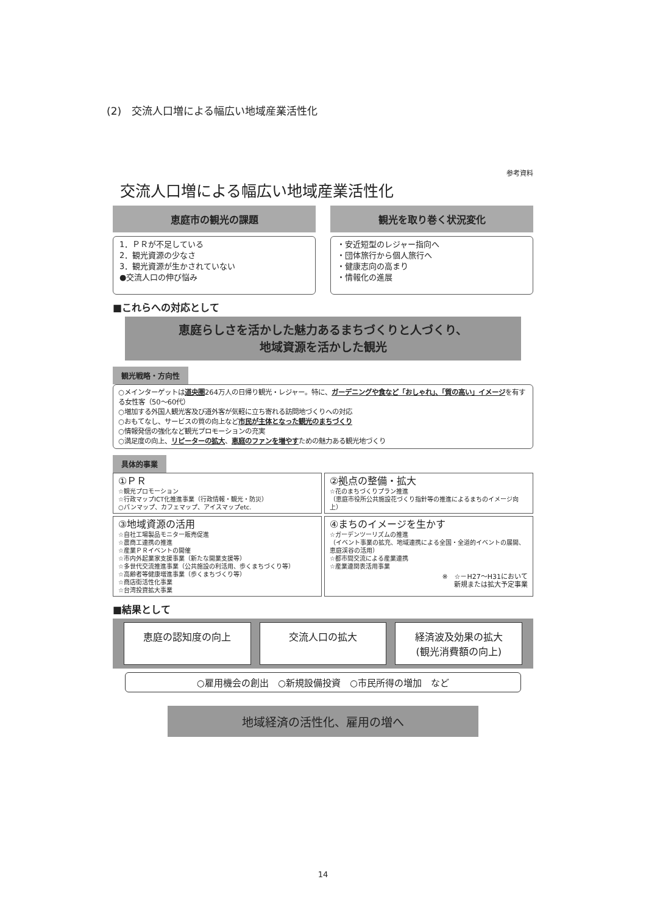(2)　交流人口増による幅広い地域産業活性化
参考資料
交流人口増による幅広い地域産業活性化
恵庭市の観光の課題
1．ＰＲが不足している
2．観光資源の少なさ
3．観光資源が生かされていない
●交流人口の伸び悩み
観光を取り巻く状況変化
・安近短型のレジャー指向へ
・団体旅行から個人旅行へ
・健康志向の高まり
・情報化の進展
■これらへの対応として
恵庭らしさを活かした魅力あるまちづくりと人づくり、
地域資源を活かした観光
観光戦略・方向性
○メインターゲットは道央圏264万人の日帰り観光・レジャー。特に、ガーデニングや食など「おしゃれ」、「質の高い」イメージを有する女性客（50～60代）
○増加する外国人観光客及び道外客が気軽に立ち寄れる訪問地づくりへの対応
○おもてなし、サービスの質の向上など市民が主体となった観光のまちづくり
○情報発信の強化など観光プロモーションの充実
○満足度の向上、リピーターの拡大、恵庭のファンを増やすための魅力ある観光地づくり
具体的事業
①ＰＲ
☆観光プロモーション
☆行政マップICT化推進事業（行政情報・観光・防災）
○パンマップ、カフェマップ、アイスマップetc.
②拠点の整備・拡大
☆花のまちづくりプラン推進
（恵庭市役所公共施設花づくり指針等の推進によるまちのイメージ向上）
③地域資源の活用
☆自社工場製品モニター販売促進
☆農商工連携の推進
☆産業ＰＲイベントの開催
☆市内外起業家支援事業（新たな開業支援等）
☆多世代交流推進事業（公共施設の利活用、歩くまちづくり等）
☆高齢者等健康増進事業（歩くまちづくり等）
☆商店街活性化事業
☆台湾投資拡大事業
④まちのイメージを生かす
☆ガーデンツーリズムの推進
（イベント事業の拡充、地域連携による全国・全道的イベントの展開、恵庭渓谷の活用）
☆都市間交流による産業連携
☆産業連関表活用事業
※　☆－H27～H31において
新規または拡大予定事業
■結果として
恵庭の認知度の向上 交流人口の拡大 経済波及効果の拡大
(観光消費額の向上)
○雇用機会の創出　○新規設備投資　○市民所得の増加　など
地域経済の活性化、雇用の増へ
14